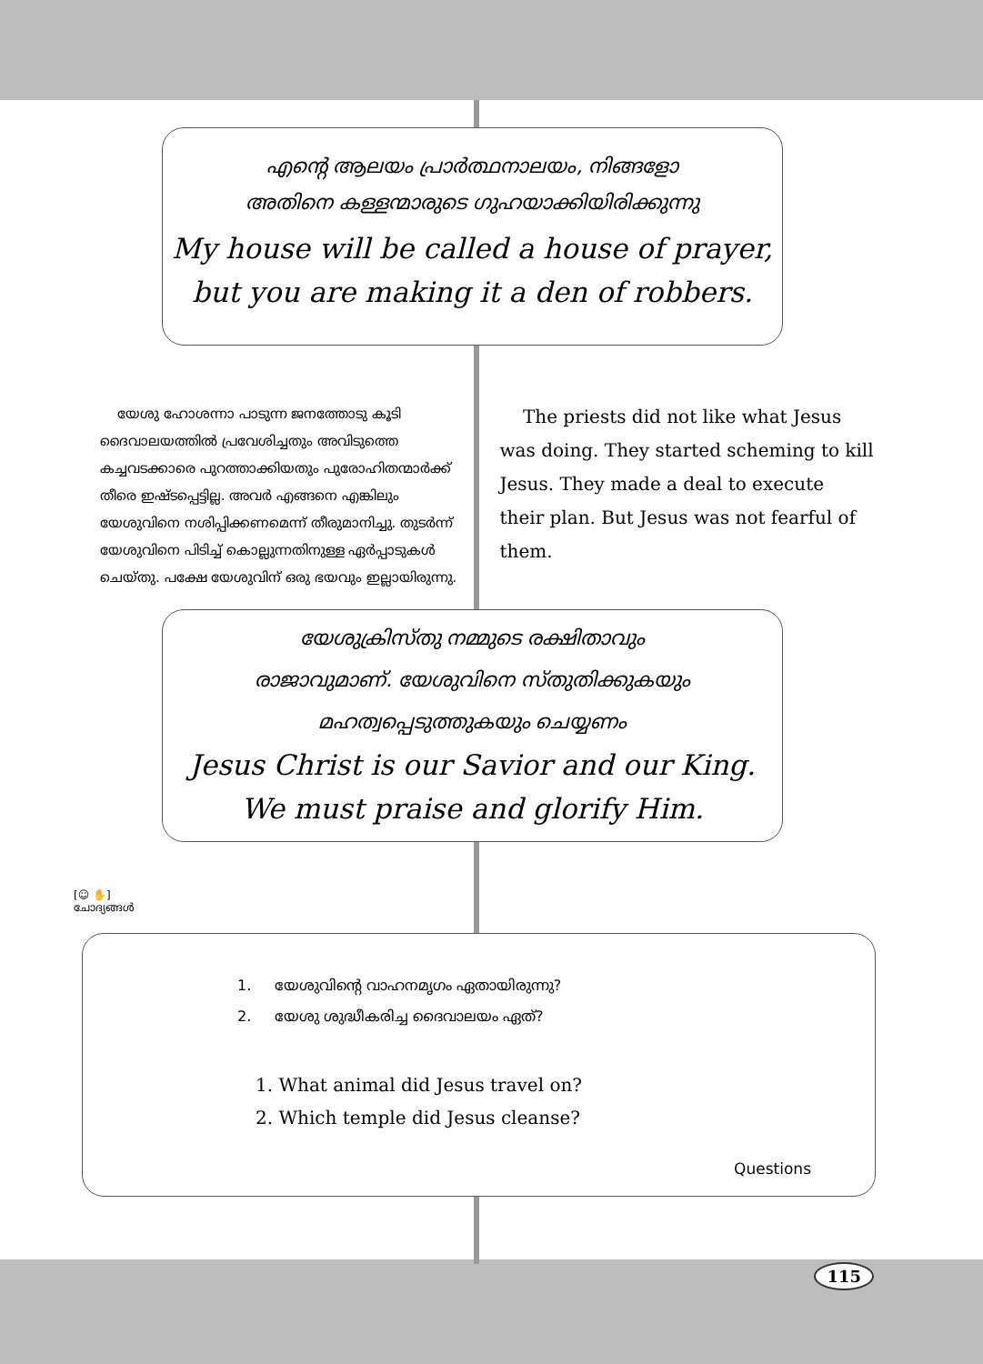എന്റെ ആലയം പ്രാർത്ഥനാലയം, നിങ്ങളോ
അതിനെ കള്ളന്മാരുടെ ഗുഹയാക്കിയിരിക്കുന്നു
My house will be called a house of prayer,
but you are making it a den of robbers.
യേശു ഹോശന്നാ പാടുന്ന ജനത്തോടു കൂടി ദൈവാലയത്തിൽ പ്രവേശിച്ചതും അവിടുത്തെ കച്ചവടക്കാരെ പുറത്താക്കിയതും പുരോഹിതന്മാർക്ക് തീരെ ഇഷ്ടപ്പെട്ടില്ല. അവർ എങ്ങനെ എങ്കിലും യേശുവിനെ നശിപ്പിക്കണമെന്ന് തീരുമാനിച്ചു. തുടർന്ന് യേശുവിനെ പിടിച്ച് കൊല്ലുന്നതിനുള്ള ഏർപ്പാടുകൾ ചെയ്തു. പക്ഷേ യേശുവിന് ഒരു ഭയവും ഇല്ലായിരുന്നു.
The priests did not like what Jesus was doing. They started scheming to kill Jesus. They made a deal to execute their plan. But Jesus was not fearful of them.
യേശുക്രിസ്തു നമ്മുടെ രക്ഷിതാവും
രാജാവുമാണ്. യേശുവിനെ സ്തുതിക്കുകയും
മഹത്വപ്പെടുത്തുകയും ചെയ്യണം
Jesus Christ is our Savior and our King.
We must praise and glorify Him.
[☺ ✋]
ചോദ്യങ്ങൾ
1. യേശുവിന്റെ വാഹനമൃഗം ഏതായിരുന്നു?
2. യേശു ശുദ്ധീകരിച്ച ദൈവാലയം ഏത്?
1. What animal did Jesus travel on?
2. Which temple did Jesus cleanse?
Questions
115